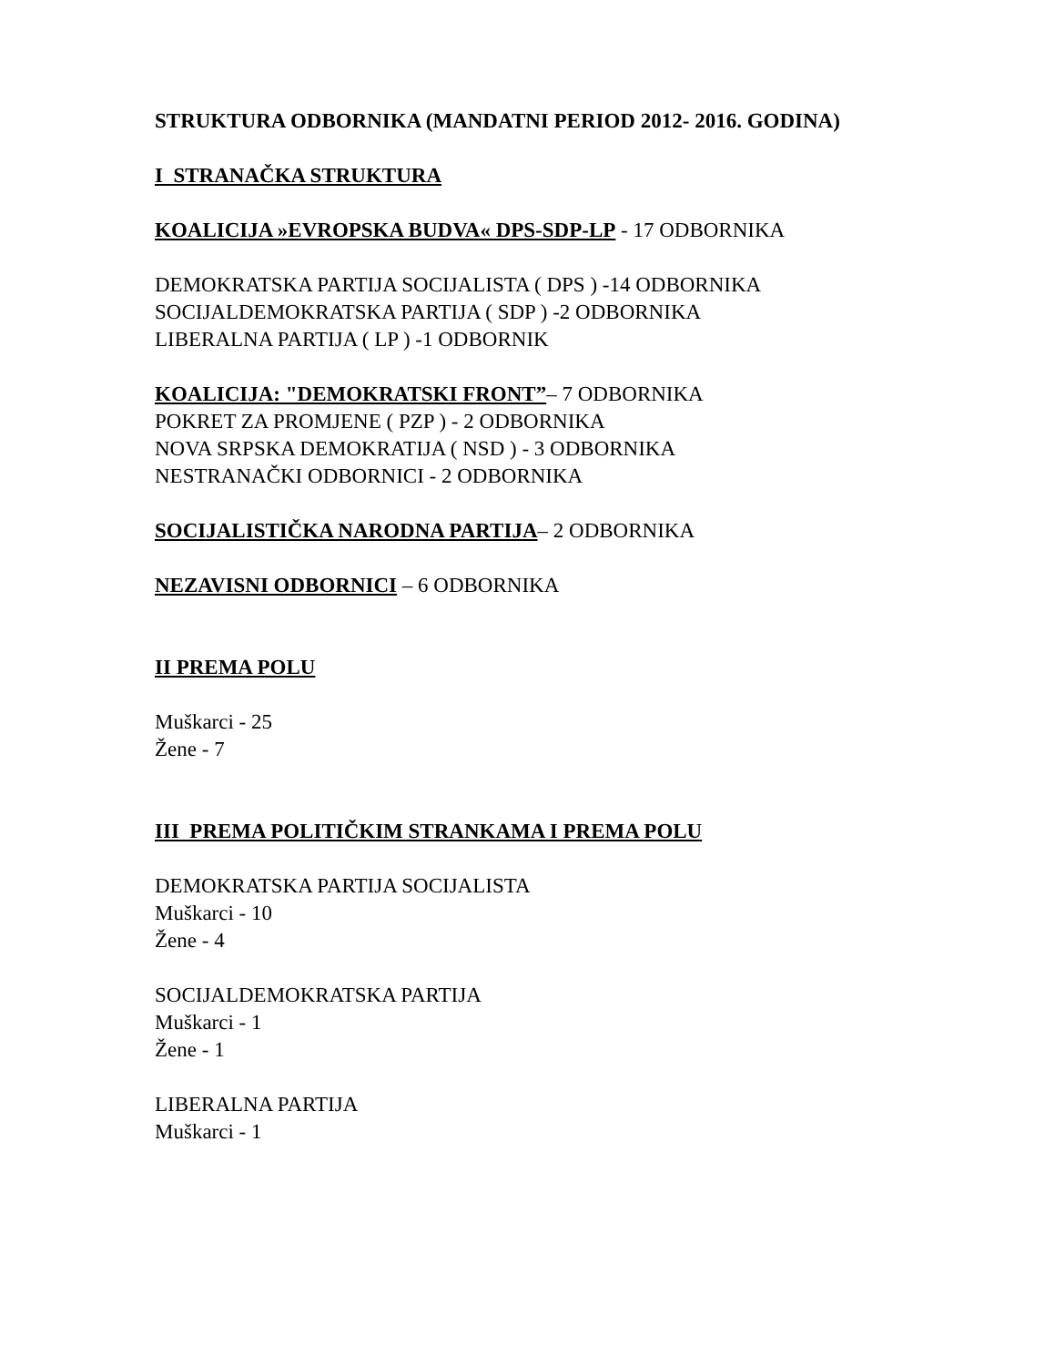STRUKTURA ODBORNIKA (MANDATNI PERIOD 2012- 2016. GODINA)
I STRANAČKA STRUKTURA
KOALICIJA »EVROPSKA BUDVA« DPS-SDP-LP - 17 ODBORNIKA
DEMOKRATSKA PARTIJA SOCIJALISTA ( DPS ) -14 ODBORNIKA
SOCIJALDEMOKRATSKA PARTIJA ( SDP ) -2 ODBORNIKA
LIBERALNA PARTIJA ( LP ) -1 ODBORNIK
KOALICIJA: "DEMOKRATSKI FRONT”– 7 ODBORNIKA
POKRET ZA PROMJENE ( PZP ) - 2 ODBORNIKA
NOVA SRPSKA DEMOKRATIJA ( NSD ) - 3 ODBORNIKA
NESTRANAČKI ODBORNICI - 2 ODBORNIKA
SOCIJALISTIČKA NARODNA PARTIJA– 2 ODBORNIKA
NEZAVISNI ODBORNICI – 6 ODBORNIKA
II PREMA POLU
Muškarci - 25
Žene - 7
III PREMA POLITIČKIM STRANKAMA I PREMA POLU
DEMOKRATSKA PARTIJA SOCIJALISTA
Muškarci - 10
Žene - 4
SOCIJALDEMOKRATSKA PARTIJA
Muškarci - 1
Žene - 1
LIBERALNA PARTIJA
Muškarci - 1